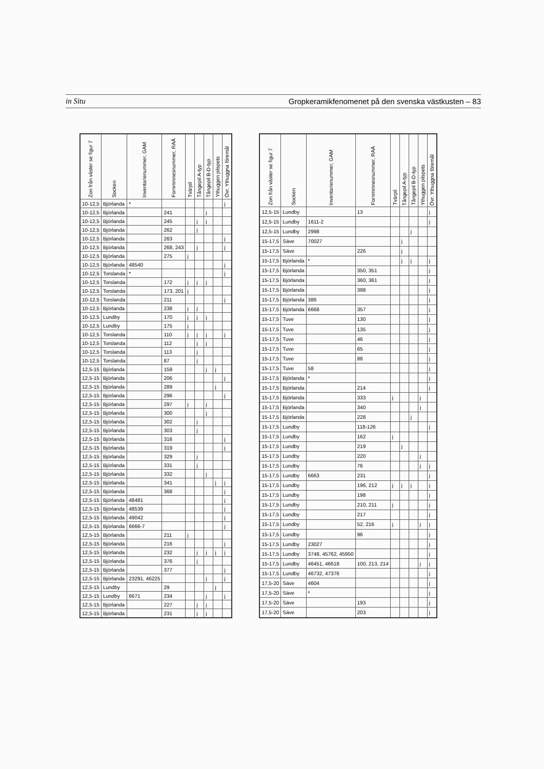in Situ Gropkeramikfenomenet på den svenska västkusten – 83
| Zon från väster se figur 7 | Socken | Inventarienummer, GAM | Fornminnesnummer, RAÄ | Tvärpil | Tångepil A-typ | Tångepil B-D-typ | Ythuggen pilspets | Övr. Ythuggna föremål |
| --- | --- | --- | --- | --- | --- | --- | --- | --- |
| 10-12,5 | Björlanda | * | | | | | | j |
| 10-12,5 | Björlanda | | 241 | | | j | | |
| 10-12,5 | Björlanda | | 245 | | j | j | | |
| 10-12,5 | Björlanda | | 262 | | j | | | |
| 10-12,5 | Björlanda | | 263 | | | | | j |
| 10-12,5 | Björlanda | | 268, 243 | | j | | | j |
| 10-12,5 | Björlanda | | 275 | j | | | | |
| 10-12,5 | Björlanda | 48540 | | | | | | j |
| 10-12,5 | Torslanda | * | | | | | | j |
| 10-12,5 | Torslanda | | 172 | j | j | j | | |
| 10-12,5 | Torslanda | | 173, 201 | j | | | | |
| 10-12,5 | Torslanda | | 211 | | | | | j |
| 10-12,5 | Björlanda | | 238 | j | j | | | |
| 10-12,5 | Lundby | | 170 | j | j | j | | |
| 10-12,5 | Lundby | | 175 | j | | | | |
| 10-12,5 | Torslanda | | 110 | j | j | j | | j |
| 10-12,5 | Torslanda | | 112 | | j | j | | |
| 10-12,5 | Torslanda | | 113 | | j | | | |
| 10-12,5 | Torslanda | | 87 | | j | | | |
| 12,5-15 | Björlanda | | 159 | | | j | j | |
| 12,5-15 | Björlanda | | 206 | | | | | j |
| 12,5-15 | Björlanda | | 289 | | | | j | |
| 12,5-15 | Björlanda | | 296 | | | | | j |
| 12,5-15 | Björlanda | | 297 | j | | j | | |
| 12,5-15 | Björlanda | | 300 | | | j | | |
| 12,5-15 | Björlanda | | 302 | | j | | | |
| 12,5-15 | Björlanda | | 303 | | j | | | |
| 12,5-15 | Björlanda | | 316 | | | | | j |
| 12,5-15 | Björlanda | | 319 | | | | | j |
| 12,5-15 | Björlanda | | 329 | | j | | | |
| 12,5-15 | Björlanda | | 331 | | j | | | |
| 12,5-15 | Björlanda | | 332 | | | j | | |
| 12,5-15 | Björlanda | | 341 | | | | j | j |
| 12,5-15 | Björlanda | | 368 | | | | | j |
| 12,5-15 | Björlanda | 48481 | | | | | | j |
| 12,5-15 | Björlanda | 48539 | | | | | | j |
| 12,5-15 | Björlanda | 49042 | | | | | | j |
| 12,5-15 | Björlanda | 6666-7 | | | | | | j |
| 12,5-15 | Björlanda | | 211 | j | | | | |
| 12,5-15 | Björlanda | | 216 | | | | | j |
| 12,5-15 | Björlanda | | 232 | | j | j | j | j |
| 12,5-15 | Björlanda | | 376 | | j | | | |
| 12,5-15 | Björlanda | | 377 | | | | | j |
| 12,5-15 | Björlanda | 23291, 46225 | | | | j | | j |
| 12,5-15 | Lundby | | 29 | | | | j | |
| 12,5-15 | Lundby | 6671 | 234 | | | j | | j |
| 12,5-15 | Björlanda | | 227 | | j | j | | |
| 12,5-15 | Björlanda | | 231 | | j | j | | |
| Zon från väster se figur 7 | Socken | Inventarienummer, GAM | Fornminnesnummer, RAÄ | Tvärpil | Tångepil A-typ | Tångepil B-D-typ | Ythuggen pilspets | Övr. Ythuggna föremål |
| --- | --- | --- | --- | --- | --- | --- | --- | --- |
| 12,5-15 | Lundby | | 13 | | | | | j |
| 12,5-15 | Lundby | 1611-2 | | | | | | j |
| 12,5-15 | Lundby | 2998 | | | | j | | |
| 15-17,5 | Säve | 70027 | | | j | | | |
| 15-17,5 | Säve | | 226 | | j | | | |
| 15-17,5 | Björlanda | * | | | j | j | | j |
| 15-17,5 | Björlanda | | 350, 351 | | | | | j |
| 15-17,5 | Björlanda | | 360, 361 | | | | | j |
| 15-17,5 | Björlanda | | 398 | | | | | j |
| 15-17,5 | Björlanda | 386 | | | | | | j |
| 15-17,5 | Björlanda | 6668 | 357 | | | | | j |
| 15-17,5 | Tuve | | 130 | | | | | j |
| 15-17,5 | Tuve | | 135 | | | | | j |
| 15-17,5 | Tuve | | 46 | | | | | j |
| 15-17,5 | Tuve | | 65 | | | | | j |
| 15-17,5 | Tuve | | 88 | | | | | j |
| 15-17,5 | Tuve | 58 | | | | | | j |
| 15-17,5 | Björlanda | * | | | | | | j |
| 15-17,5 | Björlanda | | 214 | | | | | j |
| 15-17,5 | Björlanda | | 333 | j | | | j | |
| 15-17,5 | Björlanda | | 340 | | | | j | |
| 15-17,5 | Björlanda | | 228 | | | j | | |
| 15-17,5 | Lundby | | 118-126 | | | | | j |
| 15-17,5 | Lundby | | 162 | j | | | | |
| 15-17,5 | Lundby | | 219 | | j | | | |
| 15-17,5 | Lundby | | 220 | | | | j | |
| 15-17,5 | Lundby | | 76 | | | | j | j |
| 15-17,5 | Lundby | 6663 | 231 | | | | | j |
| 15-17,5 | Lundby | | 196, 212 | j | j | j | | j |
| 15-17,5 | Lundby | | 198 | | | | | j |
| 15-17,5 | Lundby | | 210, 211 | j | | | | j |
| 15-17,5 | Lundby | | 217 | | | | | j |
| 15-17,5 | Lundby | | 52, 216 | j | | | j | j |
| 15-17,5 | Lundby | | 96 | | | | | j |
| 15-17,5 | Lundby | 23027 | | | | | | j |
| 15-17,5 | Lundby | 3748, 45762, 45950 | | | | | | j |
| 15-17,5 | Lundby | 46451, 46618 | 100, 213, 214 | | | | j | j |
| 15-17,5 | Lundby | 46732, 47376 | | | | | | j |
| 17,5-20 | Säve | 4604 | | | | | | j |
| 17,5-20 | Säve | * | | | | | | j |
| 17,5-20 | Säve | | 193 | | | | | j |
| 17,5-20 | Säve | | 203 | | | | | j |